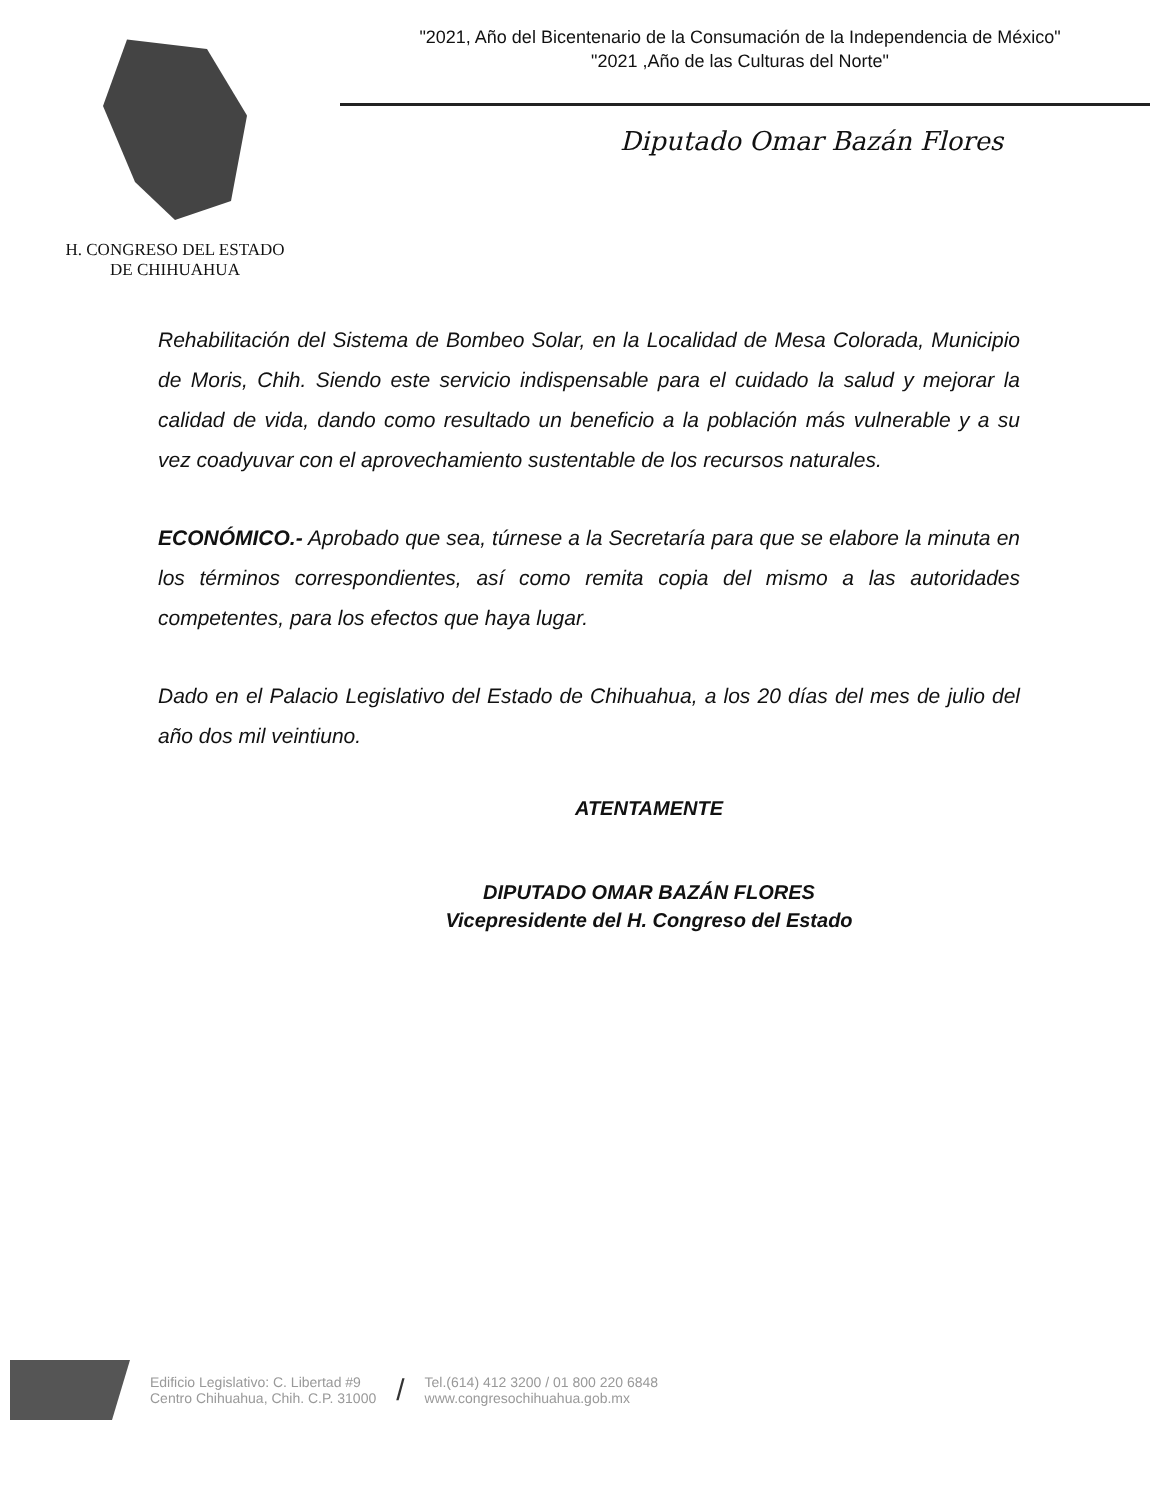H. CONGRESO DEL ESTADO
DE CHIHUAHUA
"2021, Año del Bicentenario de la Consumación de la Independencia de México"
"2021 ,Año de las Culturas del Norte"
Diputado Omar Bazán Flores
Rehabilitación del Sistema de Bombeo Solar, en la Localidad de Mesa Colorada, Municipio de Moris, Chih. Siendo este servicio indispensable para el cuidado la salud y mejorar la calidad de vida, dando como resultado un beneficio a la población más vulnerable y a su vez coadyuvar con el aprovechamiento sustentable de los recursos naturales.
ECONÓMICO.- Aprobado que sea, túrnese a la Secretaría para que se elabore la minuta en los términos correspondientes, así como remita copia del mismo a las autoridades competentes, para los efectos que haya lugar.
Dado en el Palacio Legislativo del Estado de Chihuahua, a los 20 días del mes de julio del año dos mil veintiuno.
ATENTAMENTE
DIPUTADO OMAR BAZÁN FLORES
Vicepresidente del H. Congreso del Estado
Edificio Legislativo: C. Libertad #9
Centro Chihuahua, Chih. C.P. 31000
/
Tel.(614) 412 3200 / 01 800 220 6848
www.congresochihuahua.gob.mx